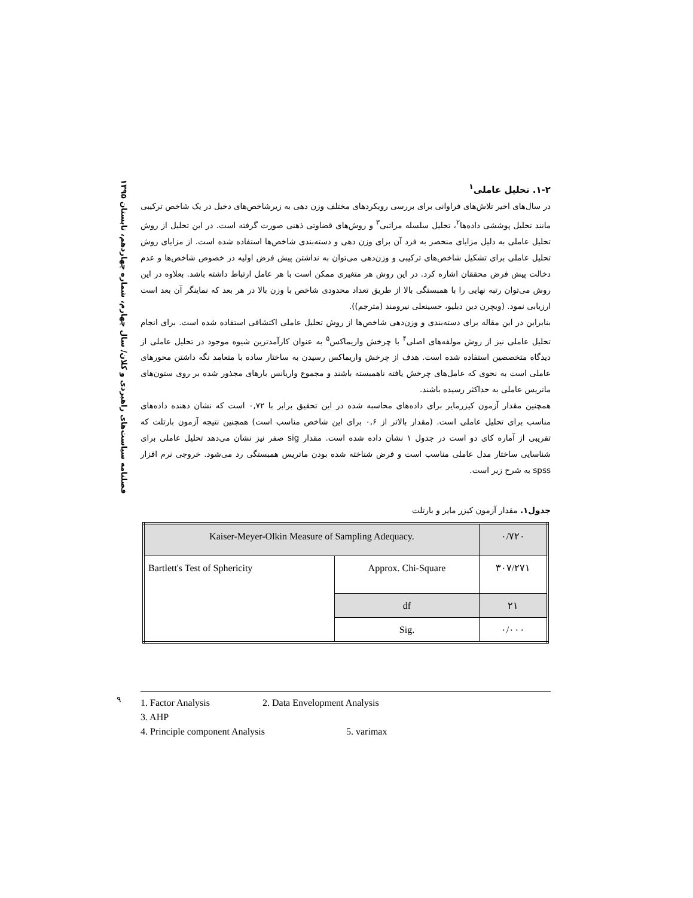فصلنامه سیاست‌های راهبردی و کلان/ سال چهارم، شماره چهاردهم، تابستان ۱۳۹۵
۱-۲. تحلیل عاملی<sup>۱</sup>
در سال‌های اخیر تلاش‌های فراوانی برای بررسی رویکردهای مختلف وزن دهی به زیرشاخص‌های دخیل در یک شاخص ترکیبی مانند تحلیل پوششی داده‌ها<sup>۲</sup>، تحلیل سلسله مراتبی<sup>۳</sup> و روش‌های قضاوتی ذهنی صورت گرفته است. در این تحلیل از روش تحلیل عاملی به دلیل مزایای منحصر به فرد آن برای وزن دهی و دسته‌بندی شاخص‌ها استفاده شده است. از مزایای روش تحلیل عاملی برای تشکیل شاخص‌های ترکیبی و وزن‌دهی می‌توان به نداشتن پیش فرض اولیه در خصوص شاخص‌ها و عدم دخالت پیش فرض محققان اشاره کرد. در این روش هر متغیری ممکن است با هر عامل ارتباط داشته باشد. بعلاوه در این روش می‌توان رتبه نهایی را با همبستگی بالا از طریق تعداد محدودی شاخص با وزن بالا در هر بعد که نماینگر آن بعد است ارزیابی نمود. (ویچرن دین دبلیو، حسینعلی نیرومند (مترجم)).
بنابراین در این مقاله برای دسته‌بندی و وزن‌دهی شاخص‌ها از روش تحلیل عاملی اکتشافی استفاده شده است. برای انجام تحلیل عاملی نیز از روش مولفه‌های اصلی<sup>۴</sup> با چرخش واریماکس<sup>۵</sup> به عنوان کارآمدترین شیوه موجود در تحلیل عاملی از دیدگاه متخصصین استفاده شده است. هدف از چرخش واریماکس رسیدن به ساختار ساده با متعامد نگه داشتن محورهای عاملی است به نحوی که عامل‌های چرخش یافته ناهمبسته باشند و مجموع واریانس بارهای مجذور شده بر روی ستون‌های ماتریس عاملی به حداکثر رسیده باشند.
همچنین مقدار آزمون کیزرمایر برای داده‌های محاسبه شده در این تحقیق برابر با ۰,۷۲ است که نشان دهنده داده‌های مناسب برای تحلیل عاملی است. (مقدار بالاتر از ۰,۶ برای این شاخص مناسب است) همچنین نتیجه آزمون بارتلت که تقریبی از آماره کای دو است در جدول ۱ نشان داده شده است. مقدار sig صفر نیز نشان می‌دهد تحلیل عاملی برای شناسایی ساختار مدل عاملی مناسب است و فرض شناخته شده بودن ماتریس همبستگی رد می‌شود. خروجی نرم افزار spss به شرح زیر است.
جدول۱. مقدار آزمون کیزر مایر و بارتلت
| Kaiser-Meyer-Olkin Measure of Sampling Adequacy. | | ۰/۷۲۰ |
| Bartlett's Test of Sphericity | Approx. Chi-Square | ۳۰۷/۲۷۱ |
| | df | ۲۱ |
| | Sig. | ۰/۰۰۰ |
۹
1. Factor Analysis 2. Data Envelopment Analysis 3. AHP
4. Principle component Analysis 5. varimax